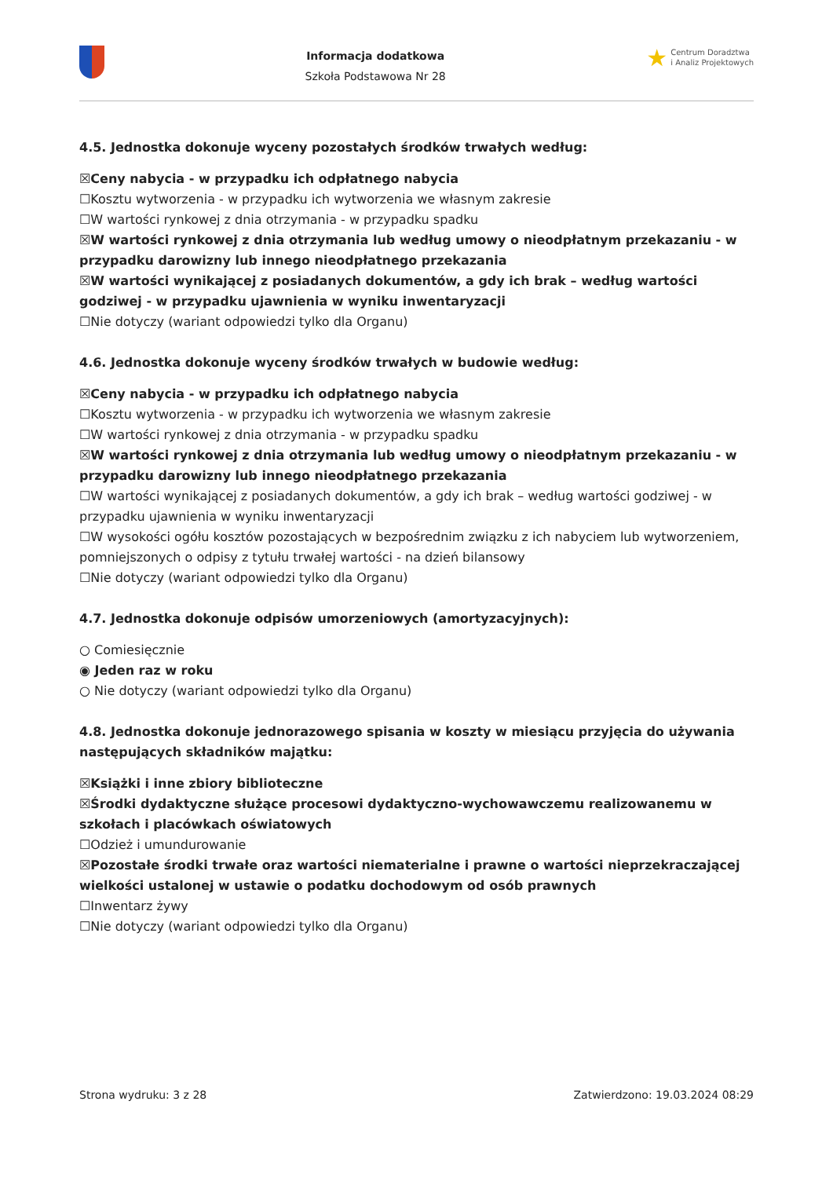Informacja dodatkowa
Szkoła Podstawowa Nr 28
★ Centrum Doradztwa
i Analiz Projektowych
4.5. Jednostka dokonuje wyceny pozostałych środków trwałych według:
☒Ceny nabycia - w przypadku ich odpłatnego nabycia
☐Kosztu wytworzenia - w przypadku ich wytworzenia we własnym zakresie
☐W wartości rynkowej z dnia otrzymania - w przypadku spadku
☒W wartości rynkowej z dnia otrzymania lub według umowy o nieodpłatnym przekazaniu - w przypadku darowizny lub innego nieodpłatnego przekazania
☒W wartości wynikającej z posiadanych dokumentów, a gdy ich brak – według wartości godziwej - w przypadku ujawnienia w wyniku inwentaryzacji
☐Nie dotyczy (wariant odpowiedzi tylko dla Organu)
4.6. Jednostka dokonuje wyceny środków trwałych w budowie według:
☒Ceny nabycia - w przypadku ich odpłatnego nabycia
☐Kosztu wytworzenia - w przypadku ich wytworzenia we własnym zakresie
☐W wartości rynkowej z dnia otrzymania - w przypadku spadku
☒W wartości rynkowej z dnia otrzymania lub według umowy o nieodpłatnym przekazaniu - w przypadku darowizny lub innego nieodpłatnego przekazania
☐W wartości wynikającej z posiadanych dokumentów, a gdy ich brak – według wartości godziwej - w przypadku ujawnienia w wyniku inwentaryzacji
☐W wysokości ogółu kosztów pozostających w bezpośrednim związku z ich nabyciem lub wytworzeniem, pomniejszonych o odpisy z tytułu trwałej wartości - na dzień bilansowy
☐Nie dotyczy (wariant odpowiedzi tylko dla Organu)
4.7. Jednostka dokonuje odpisów umorzeniowych (amortyzacyjnych):
○ Comiesięcznie
◉ Jeden raz w roku
○ Nie dotyczy (wariant odpowiedzi tylko dla Organu)
4.8. Jednostka dokonuje jednorazowego spisania w koszty w miesiącu przyjęcia do używania następujących składników majątku:
☒Książki i inne zbiory biblioteczne
☒Środki dydaktyczne służące procesowi dydaktyczno-wychowawczemu realizowanemu w szkołach i placówkach oświatowych
☐Odzież i umundurowanie
☒Pozostałe środki trwałe oraz wartości niematerialne i prawne o wartości nieprzekraczającej wielkości ustalonej w ustawie o podatku dochodowym od osób prawnych
☐Inwentarz żywy
☐Nie dotyczy (wariant odpowiedzi tylko dla Organu)
Strona wydruku: 3 z 28 Zatwierdzono: 19.03.2024 08:29